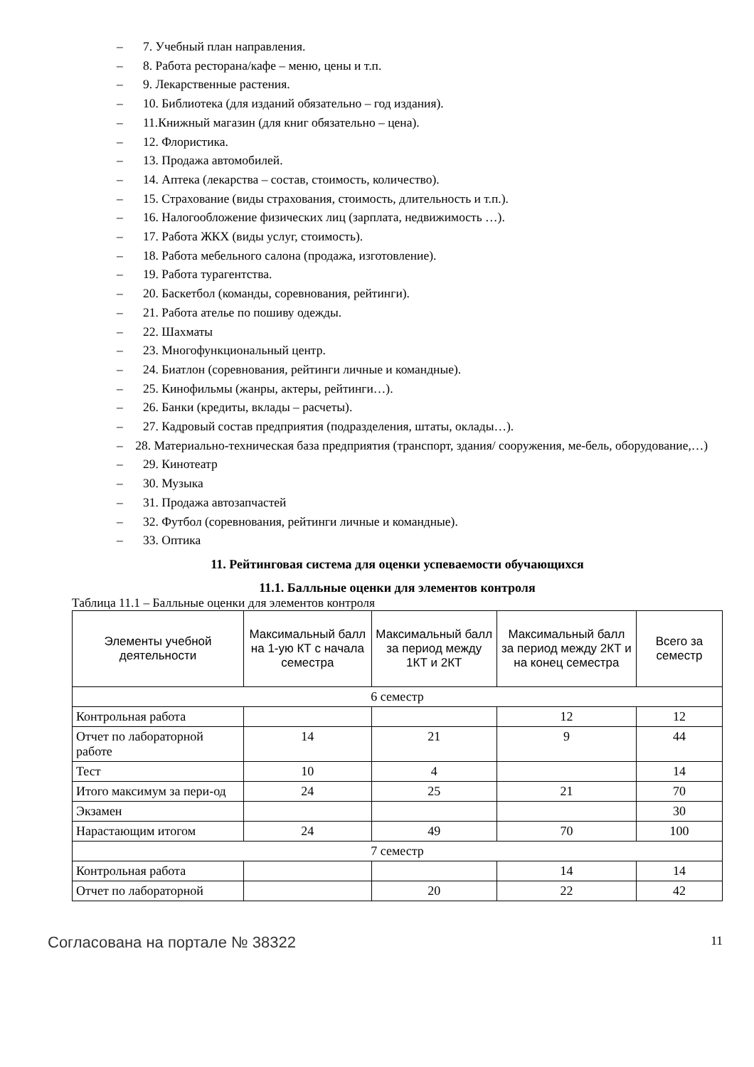– 7. Учебный план направления.
– 8. Работа ресторана/кафе – меню, цены и т.п.
– 9. Лекарственные растения.
– 10. Библиотека (для изданий обязательно – год издания).
– 11.Книжный магазин (для книг обязательно – цена).
– 12. Флористика.
– 13. Продажа автомобилей.
– 14. Аптека (лекарства – состав, стоимость, количество).
– 15. Страхование (виды страхования, стоимость, длительность и т.п.).
– 16. Налогообложение физических лиц (зарплата, недвижимость …).
– 17. Работа ЖКХ (виды услуг, стоимость).
– 18. Работа мебельного салона (продажа, изготовление).
– 19. Работа турагентства.
– 20. Баскетбол (команды, соревнования, рейтинги).
– 21. Работа ателье по пошиву одежды.
– 22. Шахматы
– 23. Многофункциональный центр.
– 24. Биатлон (соревнования, рейтинги личные и командные).
– 25. Кинофильмы (жанры, актеры, рейтинги…).
– 26. Банки (кредиты, вклады – расчеты).
– 27. Кадровый состав предприятия (подразделения, штаты, оклады…).
– 28. Материально-техническая база предприятия (транспорт, здания/ сооружения, ме-бель, оборудование,…)
– 29. Кинотеатр
– 30. Музыка
– 31. Продажа автозапчастей
– 32. Футбол (соревнования, рейтинги личные и командные).
– 33. Оптика
11. Рейтинговая система для оценки успеваемости обучающихся
11.1. Балльные оценки для элементов контроля
Таблица 11.1 – Балльные оценки для элементов контроля
| Элементы учебной деятельности | Максимальный балл на 1-ую КТ с начала семестра | Максимальный балл за период между 1КТ и 2КТ | Максимальный балл за период между 2КТ и на конец семестра | Всего за семестр |
| --- | --- | --- | --- | --- |
| 6 семестр | | | | |
| Контрольная работа | | | 12 | 12 |
| Отчет по лабораторной работе | 14 | 21 | 9 | 44 |
| Тест | 10 | 4 | | 14 |
| Итого максимум за пери-од | 24 | 25 | 21 | 70 |
| Экзамен | | | | 30 |
| Нарастающим итогом | 24 | 49 | 70 | 100 |
| 7 семестр | | | | |
| Контрольная работа | | | 14 | 14 |
| Отчет по лабораторной | | 20 | 22 | 42 |
Согласована на портале № 38322
11